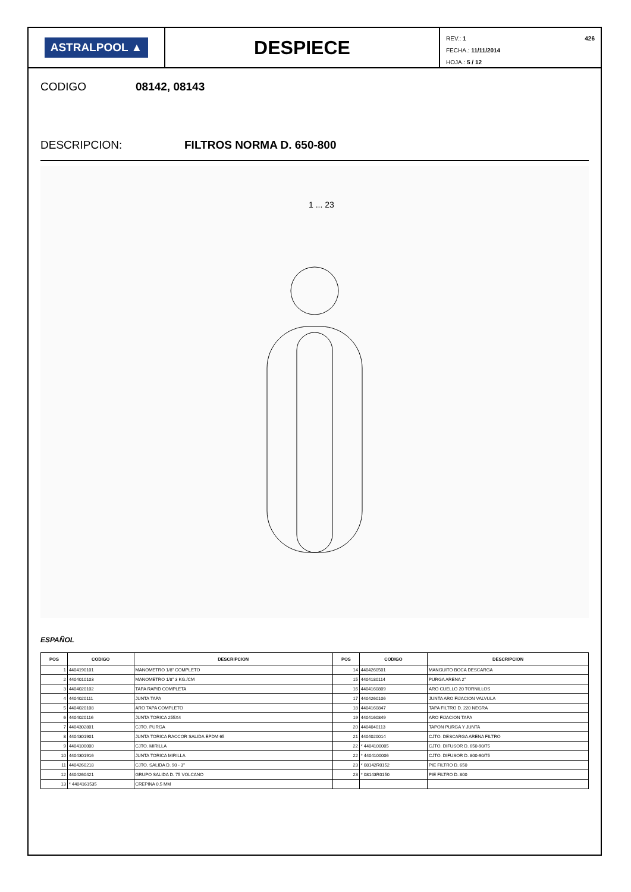ASTRALPOOL ▲
DESPIECE
REV.: 1 426
FECHA.: 11/11/2014
HOJA.: 5 / 12
CODIGO 08142, 08143
DESCRIPCION: FILTROS NORMA D. 650-800
1 ... 23
ESPAÑOL
| POS | CODIGO | DESCRIPCION | POS | CODIGO | DESCRIPCION |
| --- | --- | --- | --- | --- | --- |
| 1 | 4404190101 | MANOMETRO 1/8" COMPLETO | 14 | 4404260501 | MANGUITO BOCA DESCARGA |
| 2 | 4404010103 | MANOMETRO 1/8" 3 KG./CM | 15 | 4404180114 | PURGA ARENA 2" |
| 3 | 4404020102 | TAPA RAPID COMPLETA | 16 | 4404160809 | ARO CUELLO 20 TORNILLOS |
| 4 | 4404020111 | JUNTA TAPA | 17 | 4404260106 | JUNTA ARO FIJACION VALVULA |
| 5 | 4404020108 | ARO TAPA COMPLETO | 18 | 4404160847 | TAPA FILTRO D. 220 NEGRA |
| 6 | 4404020116 | JUNTA TORICA 255X4 | 19 | 4404160849 | ARO FIJACION TAPA |
| 7 | 4404302801 | CJTO. PURGA | 20 | 4404040113 | TAPON PURGA Y JUNTA |
| 8 | 4404301901 | JUNTA TORICA RACCOR SALIDA EPDM 65 | 21 | 4404020014 | CJTO. DESCARGA ARENA FILTRO |
| 9 | 4404100000 | CJTO. MIRILLA | 22 | * 4404100005 | CJTO. DIFUSOR D. 650-90/75 |
| 10 | 4404301916 | JUNTA TORICA MIRILLA | 22 | * 4404100006 | CJTO. DIFUSOR D. 800-90/75 |
| 11 | 4404260218 | CJTO. SALIDA D. 90 - 3" | 23 | * 08142R0152 | PIE FILTRO D. 650 |
| 12 | 4404260421 | GRUPO SALIDA D. 75 VOLCANO | 23 | * 08143R0150 | PIE FILTRO D. 800 |
| 13 | * 4404161535 | CREPINA 0,5 MM | | | |